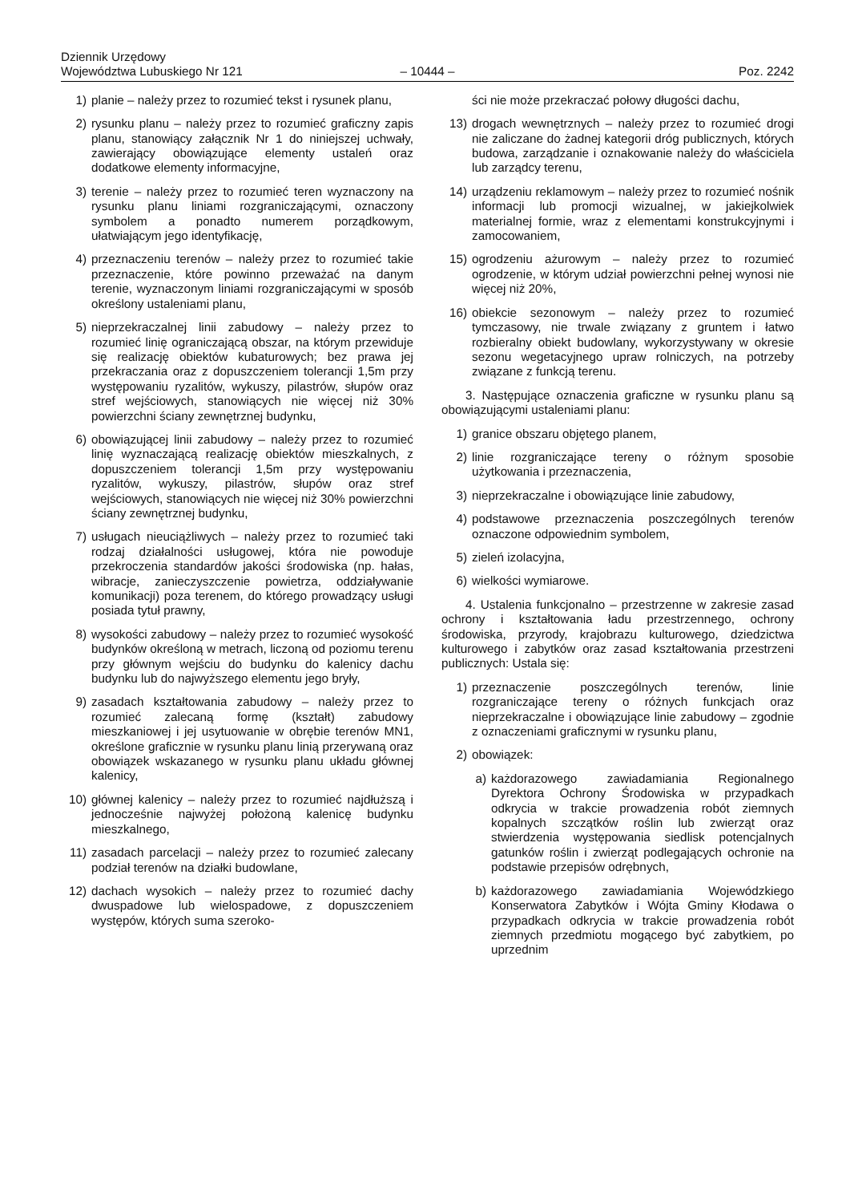Dziennik Urzędowy
Województwa Lubuskiego Nr 121
– 10444 –
Poz. 2242
1) planie – należy przez to rozumieć tekst i rysunek planu,
2) rysunku planu – należy przez to rozumieć graficzny zapis planu, stanowiący załącznik Nr 1 do niniejszej uchwały, zawierający obowiązujące elementy ustaleń oraz dodatkowe elementy informacyjne,
3) terenie – należy przez to rozumieć teren wyznaczony na rysunku planu liniami rozgraniczającymi, oznaczony symbolem a ponadto numerem porządkowym, ułatwiającym jego identyfikację,
4) przeznaczeniu terenów – należy przez to rozumieć takie przeznaczenie, które powinno przeważać na danym terenie, wyznaczonym liniami rozgraniczającymi w sposób określony ustaleniami planu,
5) nieprzekraczalnej linii zabudowy – należy przez to rozumieć linię ograniczającą obszar, na którym przewiduje się realizację obiektów kubaturowych; bez prawa jej przekraczania oraz z dopuszczeniem tolerancji 1,5m przy występowaniu ryzalitów, wykuszy, pilastrów, słupów oraz stref wejściowych, stanowiących nie więcej niż 30% powierzchni ściany zewnętrznej budynku,
6) obowiązującej linii zabudowy – należy przez to rozumieć linię wyznaczającą realizację obiektów mieszkalnych, z dopuszczeniem tolerancji 1,5m przy występowaniu ryzalitów, wykuszy, pilastrów, słupów oraz stref wejściowych, stanowiących nie więcej niż 30% powierzchni ściany zewnętrznej budynku,
7) usługach nieuciążliwych – należy przez to rozumieć taki rodzaj działalności usługowej, która nie powoduje przekroczenia standardów jakości środowiska (np. hałas, wibracje, zanieczyszczenie powietrza, oddziaływanie komunikacji) poza terenem, do którego prowadzący usługi posiada tytuł prawny,
8) wysokości zabudowy – należy przez to rozumieć wysokość budynków określoną w metrach, liczoną od poziomu terenu przy głównym wejściu do budynku do kalenicy dachu budynku lub do najwyższego elementu jego bryły,
9) zasadach kształtowania zabudowy – należy przez to rozumieć zalecaną formę (kształt) zabudowy mieszkaniowej i jej usytuowanie w obrębie terenów MN1, określone graficznie w rysunku planu linią przerywaną oraz obowiązek wskazanego w rysunku planu układu głównej kalenicy,
10) głównej kalenicy – należy przez to rozumieć najdłuższą i jednocześnie najwyżej położoną kalenicę budynku mieszkalnego,
11) zasadach parcelacji – należy przez to rozumieć zalecany podział terenów na działki budowlane,
12) dachach wysokich – należy przez to rozumieć dachy dwuspadowe lub wielospadowe, z dopuszczeniem występów, których suma szeroko-
ści nie może przekraczać połowy długości dachu,
13) drogach wewnętrznych – należy przez to rozumieć drogi nie zaliczane do żadnej kategorii dróg publicznych, których budowa, zarządzanie i oznakowanie należy do właściciela lub zarządcy terenu,
14) urządzeniu reklamowym – należy przez to rozumieć nośnik informacji lub promocji wizualnej, w jakiejkolwiek materialnej formie, wraz z elementami konstrukcyjnymi i zamocowaniem,
15) ogrodzeniu ażurowym – należy przez to rozumieć ogrodzenie, w którym udział powierzchni pełnej wynosi nie więcej niż 20%,
16) obiekcie sezonowym – należy przez to rozumieć tymczasowy, nie trwale związany z gruntem i łatwo rozbieralny obiekt budowlany, wykorzystywany w okresie sezonu wegetacyjnego upraw rolniczych, na potrzeby związane z funkcją terenu.
3. Następujące oznaczenia graficzne w rysunku planu są obowiązującymi ustaleniami planu:
1) granice obszaru objętego planem,
2) linie rozgraniczające tereny o różnym sposobie użytkowania i przeznaczenia,
3) nieprzekraczalne i obowiązujące linie zabudowy,
4) podstawowe przeznaczenia poszczególnych terenów oznaczone odpowiednim symbolem,
5) zieleń izolacyjna,
6) wielkości wymiarowe.
4. Ustalenia funkcjonalno – przestrzenne w zakresie zasad ochrony i kształtowania ładu przestrzennego, ochrony środowiska, przyrody, krajobrazu kulturowego, dziedzictwa kulturowego i zabytków oraz zasad kształtowania przestrzeni publicznych: Ustala się:
1) przeznaczenie poszczególnych terenów, linie rozgraniczające tereny o różnych funkcjach oraz nieprzekraczalne i obowiązujące linie zabudowy – zgodnie z oznaczeniami graficznymi w rysunku planu,
2) obowiązek:
a) każdorazowego zawiadamiania Regionalnego Dyrektora Ochrony Środowiska w przypadkach odkrycia w trakcie prowadzenia robót ziemnych kopalnych szczątków roślin lub zwierząt oraz stwierdzenia występowania siedlisk potencjalnych gatunków roślin i zwierząt podlegających ochronie na podstawie przepisów odrębnych,
b) każdorazowego zawiadamiania Wojewódzkiego Konserwatora Zabytków i Wójta Gminy Kłodawa o przypadkach odkrycia w trakcie prowadzenia robót ziemnych przedmiotu mogącego być zabytkiem, po uprzednim